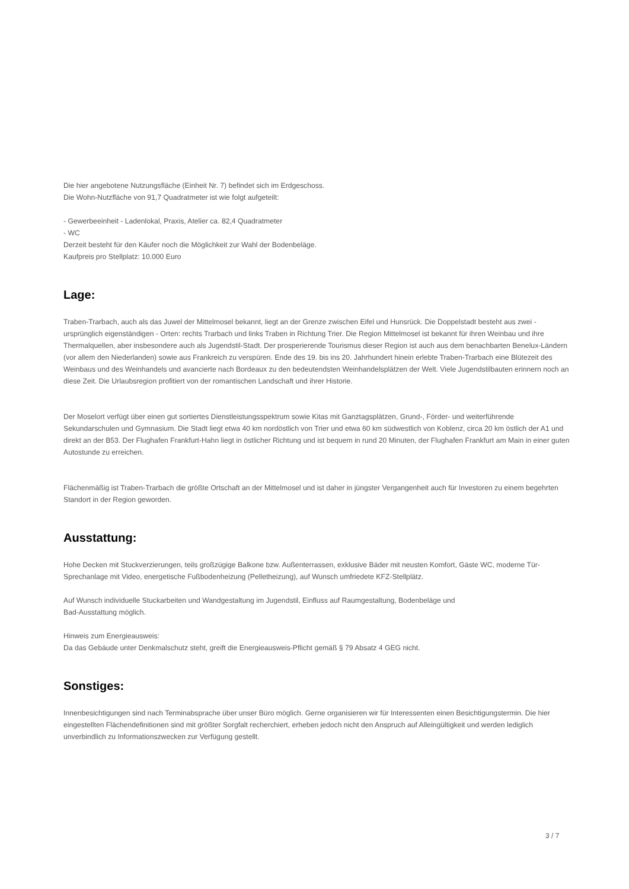Die hier angebotene Nutzungsfläche (Einheit Nr. 7) befindet sich im Erdgeschoss.
Die Wohn-Nutzfläche von 91,7 Quadratmeter ist wie folgt aufgeteilt:
- Gewerbeeinheit - Ladenlokal, Praxis, Atelier ca. 82,4 Quadratmeter
- WC
Derzeit besteht für den Käufer noch die Möglichkeit zur Wahl der Bodenbeläge.
Kaufpreis pro Stellplatz: 10.000 Euro
Lage:
Traben-Trarbach, auch als das Juwel der Mittelmosel bekannt, liegt an der Grenze zwischen Eifel und Hunsrück. Die Doppelstadt besteht aus zwei - ursprünglich eigenständigen - Orten: rechts Trarbach und links Traben in Richtung Trier. Die Region Mittelmosel ist bekannt für ihren Weinbau und ihre Thermalquellen, aber insbesondere auch als Jugendstil-Stadt. Der prosperierende Tourismus dieser Region ist auch aus dem benachbarten Benelux-Ländern (vor allem den Niederlanden) sowie aus Frankreich zu verspüren. Ende des 19. bis ins 20. Jahrhundert hinein erlebte Traben-Trarbach eine Blütezeit des Weinbaus und des Weinhandels und avancierte nach Bordeaux zu den bedeutendsten Weinhandelsplätzen der Welt. Viele Jugendstilbauten erinnern noch an diese Zeit. Die Urlaubsregion profitiert von der romantischen Landschaft und ihrer Historie.
Der Moselort verfügt über einen gut sortiertes Dienstleistungsspektrum sowie Kitas mit Ganztagsplätzen, Grund-, Förder- und weiterführende Sekundarschulen und Gymnasium. Die Stadt liegt etwa 40 km nordöstlich von Trier und etwa 60 km südwestlich von Koblenz, circa 20 km östlich der A1 und direkt an der B53. Der Flughafen Frankfurt-Hahn liegt in östlicher Richtung und ist bequem in rund 20 Minuten, der Flughafen Frankfurt am Main in einer guten Autostunde zu erreichen.
Flächenmäßig ist Traben-Trarbach die größte Ortschaft an der Mittelmosel und ist daher in jüngster Vergangenheit auch für Investoren zu einem begehrten Standort in der Region geworden.
Ausstattung:
Hohe Decken mit Stuckverzierungen, teils großzügige Balkone bzw. Außenterrassen, exklusive Bäder mit neusten Komfort, Gäste WC, moderne Tür-Sprechanlage mit Video, energetische Fußbodenheizung (Pelletheizung), auf Wunsch umfriedete KFZ-Stellplätz.
Auf Wunsch individuelle Stuckarbeiten und Wandgestaltung im Jugendstil, Einfluss auf Raumgestaltung, Bodenbeläge und
Bad-Ausstattung möglich.
Hinweis zum Energieausweis:
Da das Gebäude unter Denkmalschutz steht, greift die Energieausweis-Pflicht gemäß § 79 Absatz 4 GEG nicht.
Sonstiges:
Innenbesichtigungen sind nach Terminabsprache über unser Büro möglich. Gerne organisieren wir für Interessenten einen Besichtigungstermin. Die hier eingestellten Flächendefinitionen sind mit größter Sorgfalt recherchiert, erheben jedoch nicht den Anspruch auf Alleingültigkeit und werden lediglich unverbindlich zu Informationszwecken zur Verfügung gestellt.
3 / 7